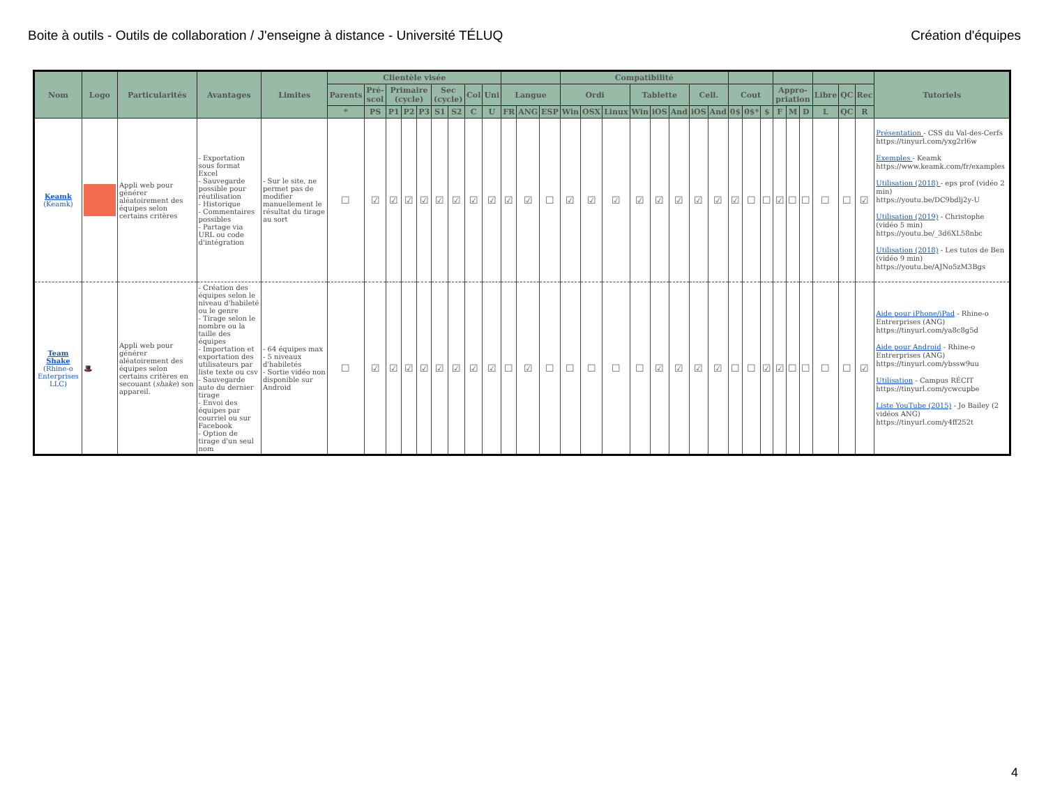Boite à outils - Outils de collaboration / J'enseigne à distance - Université TÉLUQ Création d'équipes
| Nom | Logo | Particularités | Avantages | Limites | Clientèle visée | | | | | | | | | | | | Compatibilité | | | | | | | | | | | | | | | | | Tutoriels |
| --- | --- | --- | --- | --- | --- | --- | --- | --- | --- | --- | --- | --- | --- | --- | --- | --- | --- | --- | --- | --- | --- | --- | --- | --- | --- | --- | --- | --- | --- | --- | --- | --- | --- | --- |
| | | | | | Parents | Pré-scol | Primaire (cycle) | | | Sec (cycle) | | Col | Uni | Langue | | | Ordi | | | Tablette | | | Cell. | | Cout | | | Appro-priation | | | Libre | QC | Rec | |
| | | | | | * | PS | P1 | P2 | P3 | S1 | S2 | C | U | FR | ANG | ESP | Win | OSX | Linux | Win | iOS | And | iOS | And | 0$ | 0$* | $ | F | M | D | L | QC | R | |
| Keamk (Keamk) | | Appli web pour générer aléatoirement des équipes selon certains critères | - Exportation sous format Excel - Sauvegarde possible pour réutilisation - Historique - Commentaires possibles - Partage via URL ou code d'intégration | - Sur le site, ne permet pas de modifier manuellement le résultat du tirage au sort | ☐ | ☑ | ☑ | ☑ | ☑ | ☑ | ☑ | ☑ | ☑ | ☑ | ☑ | ☐ | ☑ | ☑ | ☑ | ☑ | ☑ | ☑ | ☑ | ☑ | ☑ | ☐ | ☐ | ☑ | ☐ | ☐ | ☐ | ☐ | ☑ | Présentation - CSS du Val-des-Cerfs https://tinyurl.com/yxg2rl6w Exemples - Keamk https://www.keamk.com/fr/examples Utilisation (2018) - eps prof (vidéo 2 min) https://youtu.be/DC9bdlj2y-U Utilisation (2019) - Christophe (vidéo 5 min) https://youtu.be/_3d6XL58nbc Utilisation (2018) - Les tutos de Ben (vidéo 9 min) https://youtu.be/AJNo5zM3Bgs |
| Team Shake (Rhine-o Enterprises LLC) | 🎩 | Appli web pour générer aléatoirement des équipes selon certains critères en secouant ( shake ) son appareil. | - Création des équipes selon le niveau d'habileté ou le genre - Tirage selon le nombre ou la taille des équipes - Importation et exportation des utilisateurs par liste texte ou csv - Sauvegarde auto du dernier tirage - Envoi des équipes par courriel ou sur Facebook - Option de tirage d'un seul nom | - 64 équipes max - 5 niveaux d'habiletés - Sortie vidéo non disponible sur Android | ☐ | ☑ | ☑ | ☑ | ☑ | ☑ | ☑ | ☑ | ☑ | ☐ | ☑ | ☐ | ☐ | ☐ | ☐ | ☐ | ☑ | ☑ | ☑ | ☑ | ☐ | ☐ | ☑ | ☑ | ☐ | ☐ | ☐ | ☐ | ☑ | Aide pour iPhone/iPad - Rhine-o Entrerprises (ANG) https://tinyurl.com/ya8c8g5d Aide pour Android - Rhine-o Entrerprises (ANG) https://tinyurl.com/ybssw9uu Utilisation - Campus RÉCIT https://tinyurl.com/ycwcupbe Liste YouTube (2015) - Jo Bailey (2 vidéos ANG) https://tinyurl.com/y4ff252t |
4